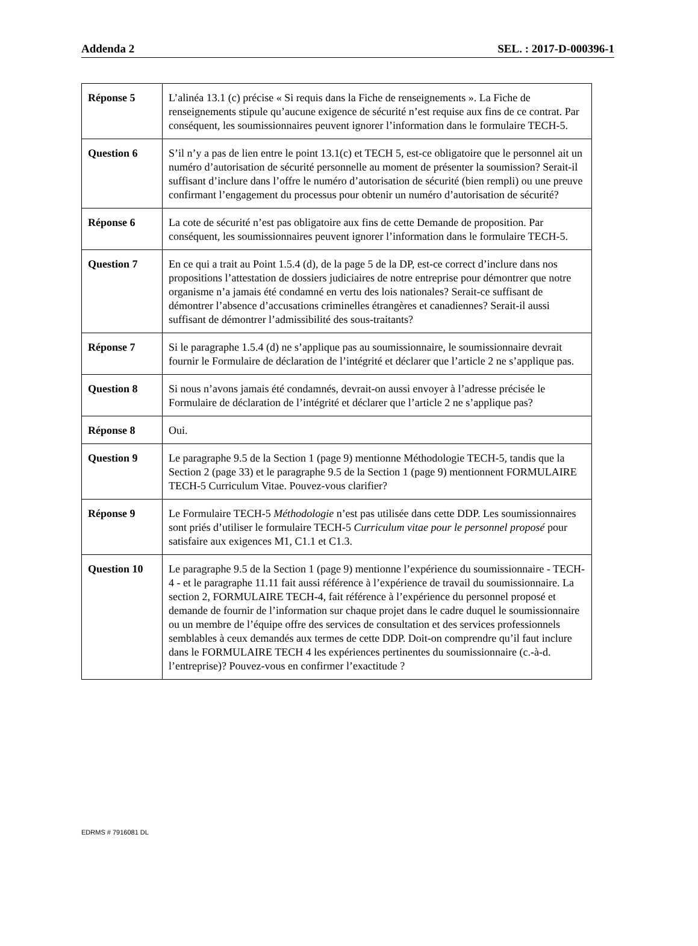Addenda 2 SEL. : 2017-D-000396-1
| Réponse 5 | L’alinéa 13.1 (c) précise « Si requis dans la Fiche de renseignements ». La Fiche de renseignements stipule qu’aucune exigence de sécurité n’est requise aux fins de ce contrat. Par conséquent, les soumissionnaires peuvent ignorer l’information dans le formulaire TECH-5. |
| Question 6 | S’il n’y a pas de lien entre le point 13.1(c) et TECH 5, est-ce obligatoire que le personnel ait un numéro d’autorisation de sécurité personnelle au moment de présenter la soumission? Serait-il suffisant d’inclure dans l’offre le numéro d’autorisation de sécurité (bien rempli) ou une preuve confirmant l’engagement du processus pour obtenir un numéro d’autorisation de sécurité? |
| Réponse 6 | La cote de sécurité n’est pas obligatoire aux fins de cette Demande de proposition. Par conséquent, les soumissionnaires peuvent ignorer l’information dans le formulaire TECH-5. |
| Question 7 | En ce qui a trait au Point 1.5.4 (d), de la page 5 de la DP, est-ce correct d’inclure dans nos propositions l’attestation de dossiers judiciaires de notre entreprise pour démontrer que notre organisme n’a jamais été condamné en vertu des lois nationales? Serait-ce suffisant de démontrer l’absence d’accusations criminelles étrangères et canadiennes? Serait-il aussi suffisant de démontrer l’admissibilité des sous-traitants? |
| Réponse 7 | Si le paragraphe 1.5.4 (d) ne s’applique pas au soumissionnaire, le soumissionnaire devrait fournir le Formulaire de déclaration de l’intégrité et déclarer que l’article 2 ne s’applique pas. |
| Question 8 | Si nous n’avons jamais été condamnés, devrait-on aussi envoyer à l’adresse précisée le Formulaire de déclaration de l’intégrité et déclarer que l’article 2 ne s’applique pas? |
| Réponse 8 | Oui. |
| Question 9 | Le paragraphe 9.5 de la Section 1 (page 9) mentionne Méthodologie TECH-5, tandis que la Section 2 (page 33) et le paragraphe 9.5 de la Section 1 (page 9) mentionnent FORMULAIRE TECH-5 Curriculum Vitae. Pouvez-vous clarifier? |
| Réponse 9 | Le Formulaire TECH-5 Méthodologie n’est pas utilisée dans cette DDP. Les soumissionnaires sont priés d’utiliser le formulaire TECH-5 Curriculum vitae pour le personnel proposé pour satisfaire aux exigences M1, C1.1 et C1.3. |
| Question 10 | Le paragraphe 9.5 de la Section 1 (page 9) mentionne l’expérience du soumissionnaire - TECH-4 - et le paragraphe 11.11 fait aussi référence à l’expérience de travail du soumissionnaire. La section 2, FORMULAIRE TECH-4, fait référence à l’expérience du personnel proposé et demande de fournir de l’information sur chaque projet dans le cadre duquel le soumissionnaire ou un membre de l’équipe offre des services de consultation et des services professionnels semblables à ceux demandés aux termes de cette DDP. Doit-on comprendre qu’il faut inclure dans le FORMULAIRE TECH 4 les expériences pertinentes du soumissionnaire (c.-à-d. l’entreprise)? Pouvez-vous en confirmer l’exactitude ? |
EDRMS # 7916081 DL